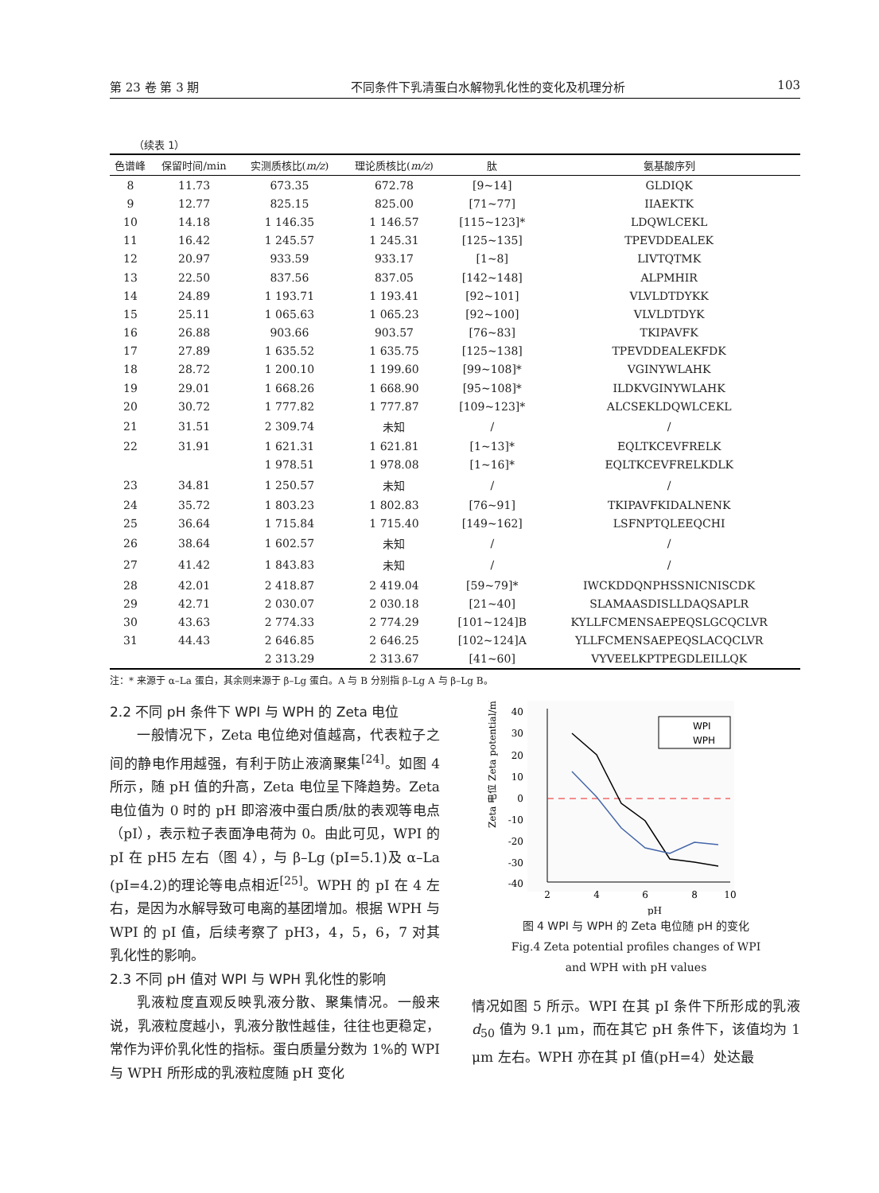第 23 卷 第 3 期 不同条件下乳清蛋白水解物乳化性的变化及机理分析 103
（续表 1）
| 色谱峰 | 保留时间/min | 实测质核比( m/z ) | 理论质核比( m/z ) | 肽 | 氨基酸序列 |
| --- | --- | --- | --- | --- | --- |
| 8 | 11.73 | 673.35 | 672.78 | [9~14] | GLDIQK |
| 9 | 12.77 | 825.15 | 825.00 | [71~77] | IIAEKTK |
| 10 | 14.18 | 1 146.35 | 1 146.57 | [115~123]* | LDQWLCEKL |
| 11 | 16.42 | 1 245.57 | 1 245.31 | [125~135] | TPEVDDEALEK |
| 12 | 20.97 | 933.59 | 933.17 | [1~8] | LIVTQTMK |
| 13 | 22.50 | 837.56 | 837.05 | [142~148] | ALPMHIR |
| 14 | 24.89 | 1 193.71 | 1 193.41 | [92~101] | VLVLDTDYKK |
| 15 | 25.11 | 1 065.63 | 1 065.23 | [92~100] | VLVLDTDYK |
| 16 | 26.88 | 903.66 | 903.57 | [76~83] | TKIPAVFK |
| 17 | 27.89 | 1 635.52 | 1 635.75 | [125~138] | TPEVDDEALEKFDK |
| 18 | 28.72 | 1 200.10 | 1 199.60 | [99~108]* | VGINYWLAHK |
| 19 | 29.01 | 1 668.26 | 1 668.90 | [95~108]* | ILDKVGINYWLAHK |
| 20 | 30.72 | 1 777.82 | 1 777.87 | [109~123]* | ALCSEKLDQWLCEKL |
| 21 | 31.51 | 2 309.74 | 未知 | / | / |
| 22 | 31.91 | 1 621.31 | 1 621.81 | [1~13]* | EQLTKCEVFRELK |
| | | 1 978.51 | 1 978.08 | [1~16]* | EQLTKCEVFRELKDLK |
| 23 | 34.81 | 1 250.57 | 未知 | / | / |
| 24 | 35.72 | 1 803.23 | 1 802.83 | [76~91] | TKIPAVFKIDALNENK |
| 25 | 36.64 | 1 715.84 | 1 715.40 | [149~162] | LSFNPTQLEEQCHI |
| 26 | 38.64 | 1 602.57 | 未知 | / | / |
| 27 | 41.42 | 1 843.83 | 未知 | / | / |
| 28 | 42.01 | 2 418.87 | 2 419.04 | [59~79]* | IWCKDDQNPHSSNICNISCDK |
| 29 | 42.71 | 2 030.07 | 2 030.18 | [21~40] | SLAMAASDISLLDAQSAPLR |
| 30 | 43.63 | 2 774.33 | 2 774.29 | [101~124]B | KYLLFCMENSAEPEQSLGCQCLVR |
| 31 | 44.43 | 2 646.85 | 2 646.25 | [102~124]A | YLLFCMENSAEPEQSLACQCLVR |
| | | 2 313.29 | 2 313.67 | [41~60] | VYVEELKPTPEGDLEILLQK |
注：* 来源于 α–La 蛋白，其余则来源于 β–Lg 蛋白。A 与 B 分别指 β–Lg A 与 β–Lg B。
2.2 不同 pH 条件下 WPI 与 WPH 的 Zeta 电位
一般情况下，Zeta 电位绝对值越高，代表粒子之间的静电作用越强，有利于防止液滴聚集<sup>[24]</sup>。如图 4 所示，随 pH 值的升高，Zeta 电位呈下降趋势。Zeta 电位值为 0 时的 pH 即溶液中蛋白质/肽的表观等电点（pI），表示粒子表面净电荷为 0。由此可见，WPI 的 pI 在 pH5 左右（图 4），与 β–Lg (pI=5.1)及 α–La (pI=4.2)的理论等电点相近<sup>[25]</sup>。WPH 的 pI 在 4 左右，是因为水解导致可电离的基团增加。根据 WPH 与 WPI 的 pI 值，后续考察了 pH3，4，5，6，7 对其乳化性的影响。
2.3 不同 pH 值对 WPI 与 WPH 乳化性的影响
乳液粒度直观反映乳液分散、聚集情况。一般来说，乳液粒度越小，乳液分散性越佳，往往也更稳定，常作为评价乳化性的指标。蛋白质量分数为 1%的 WPI 与 WPH 所形成的乳液粒度随 pH 变化
40
30
20
10
0
-10
-20
-30
-40
2
4
6
8
10
pH
Zeta 电位 Zeta potential/mV
WPI
WPH
图 4 WPI 与 WPH 的 Zeta 电位随 pH 的变化
Fig.4 Zeta potential profiles changes of WPI
and WPH with pH values
情况如图 5 所示。WPI 在其 pI 条件下所形成的乳液 d<sub>50</sub> 值为 9.1 μm，而在其它 pH 条件下，该值均为 1 μm 左右。WPH 亦在其 pI 值(pH=4）处达最